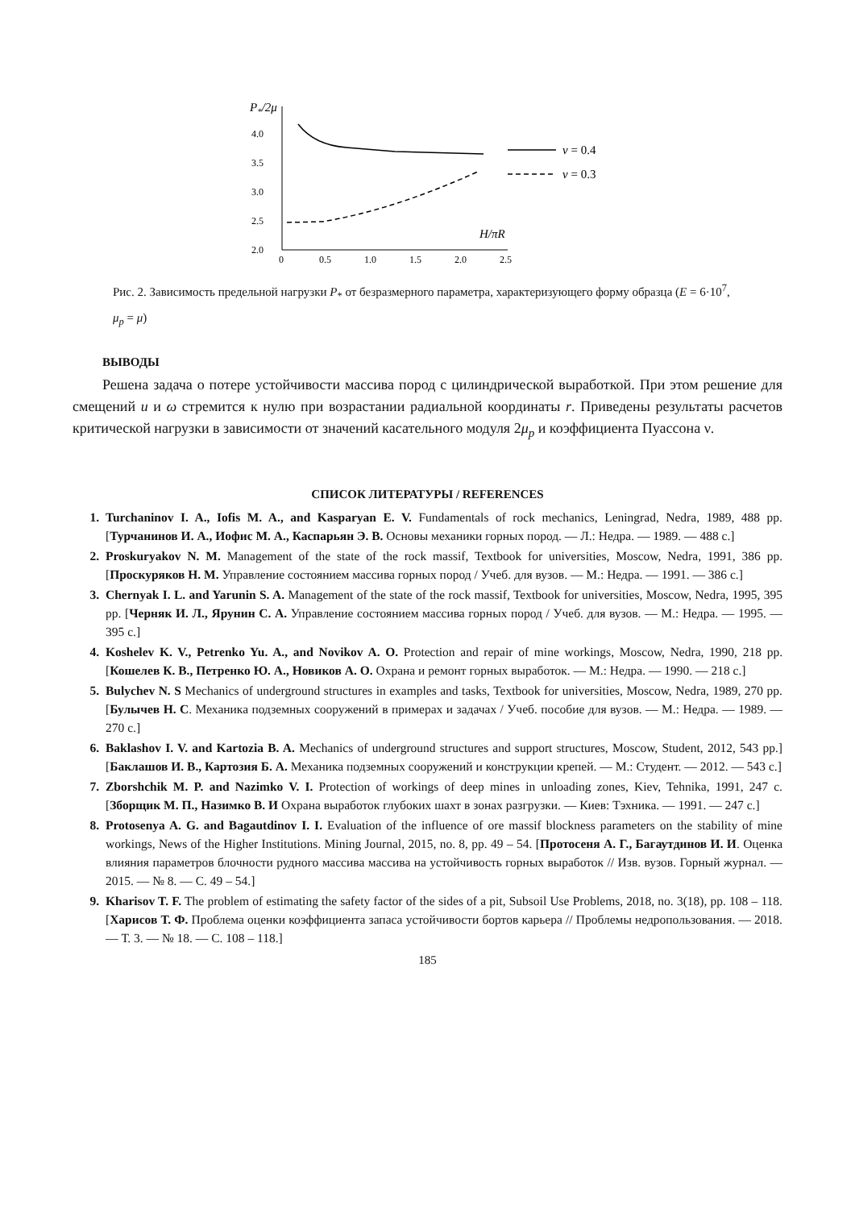P*/2μ
4.0
3.5
3.0
2.5
2.0
0
0.5
1.0
1.5
2.0
2.5
H/πR
ν = 0.4
ν = 0.3
Рис. 2. Зависимость предельной нагрузки P<sub>*</sub> от безразмерного параметра, характеризующего форму образца (E = 6·10<sup>7</sup>, μ<sub>p</sub> = μ)
ВЫВОДЫ
Решена задача о потере устойчивости массива пород с цилиндрической выработкой. При этом решение для смещений u и ω стремится к нулю при возрастании радиальной координаты r. Приведены результаты расчетов критической нагрузки в зависимости от значений касательного модуля 2μ<sub>p</sub> и коэффициента Пуассона ν.
СПИСОК ЛИТЕРАТУРЫ / REFERENCES
Turchaninov I. A., Iofis M. A., and Kasparyan E. V. Fundamentals of rock mechanics, Leningrad, Nedra, 1989, 488 pp. [Турчанинов И. А., Иофис М. А., Каспарьян Э. В. Основы механики горных пород. — Л.: Недра. — 1989. — 488 с.]
Proskuryakov N. M. Management of the state of the rock massif, Textbook for universities, Moscow, Nedra, 1991, 386 pp. [Проскуряков Н. М. Управление состоянием массива горных пород / Учеб. для вузов. — М.: Недра. — 1991. — 386 с.]
Chernyak I. L. and Yarunin S. A. Management of the state of the rock massif, Textbook for universities, Moscow, Nedra, 1995, 395 pp. [Черняк И. Л., Ярунин С. А. Управление состоянием массива горных пород / Учеб. для вузов. — М.: Недра. — 1995. — 395 с.]
Koshelev K. V., Petrenko Yu. A., and Novikov A. O. Protection and repair of mine workings, Moscow, Nedra, 1990, 218 pp. [Кошелев К. В., Петренко Ю. А., Новиков А. О. Охрана и ремонт горных выработок. — М.: Недра. — 1990. — 218 с.]
Bulychev N. S Mechanics of underground structures in examples and tasks, Textbook for universities, Moscow, Nedra, 1989, 270 pp. [Булычев Н. С. Механика подземных сооружений в примерах и задачах / Учеб. пособие для вузов. — М.: Недра. — 1989. — 270 с.]
Baklashov I. V. and Kartozia B. A. Mechanics of underground structures and support structures, Moscow, Student, 2012, 543 pp.] [Баклашов И. В., Картозия Б. А. Механика подземных сооружений и конструкции крепей. — М.: Студент. — 2012. — 543 с.]
Zborshchik M. P. and Nazimko V. I. Protection of workings of deep mines in unloading zones, Kiev, Tehnika, 1991, 247 с. [Зборщик М. П., Назимко В. И Охрана выработок глубоких шахт в зонах разгрузки. — Киев: Тэхника. — 1991. — 247 с.]
Protosenya A. G. and Bagautdinov I. I. Evaluation of the influence of ore massif blockness parameters on the stability of mine workings, News of the Higher Institutions. Mining Journal, 2015, no. 8, pp. 49 – 54. [Протосеня А. Г., Багаутдинов И. И. Оценка влияния параметров блочности рудного массива массива на устойчивость горных выработок // Изв. вузов. Горный журнал. — 2015. — № 8. — С. 49 – 54.]
Kharisov T. F. The problem of estimating the safety factor of the sides of a pit, Subsoil Use Problems, 2018, no. 3(18), pp. 108 – 118. [Харисов Т. Ф. Проблема оценки коэффициента запаса устойчивости бортов карьера // Проблемы недропользования. — 2018. — Т. 3. — № 18. — С. 108 – 118.]
185